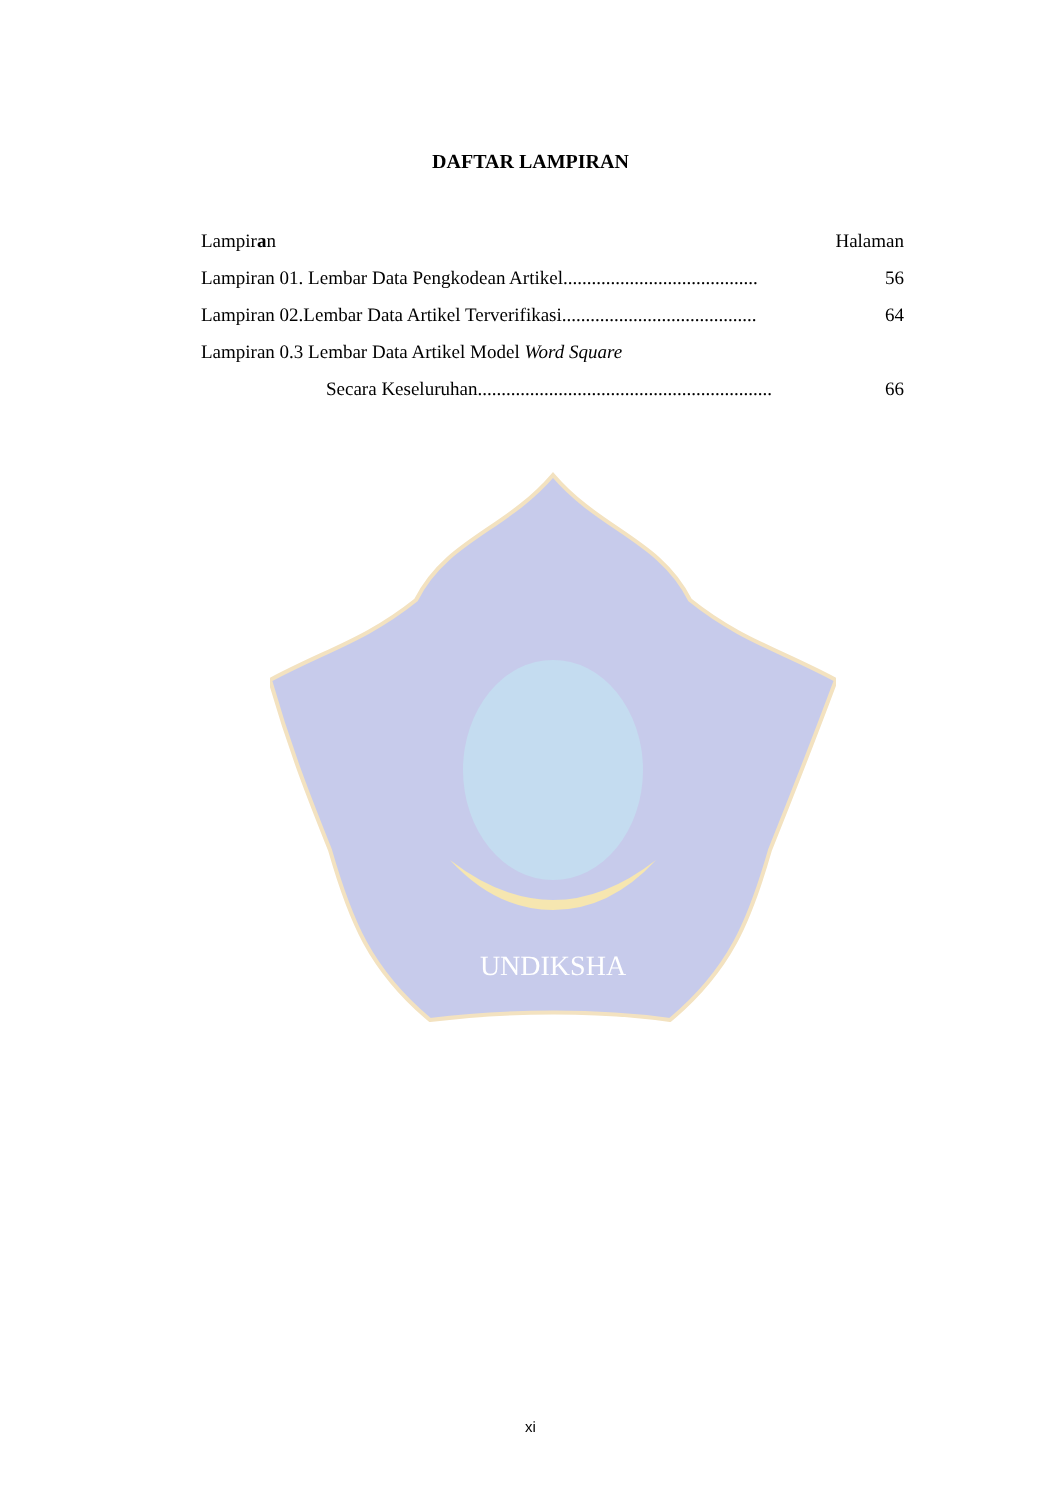DAFTAR LAMPIRAN
Lampiran Halaman
Lampiran 01. Lembar Data Pengkodean Artikel......................................... 56
Lampiran 02.Lembar Data Artikel Terverifikasi......................................... 64
Lampiran 0.3 Lembar Data Artikel Model Word Square
Secara Keseluruhan.............................................................. 66
UNDIKSHA
xi